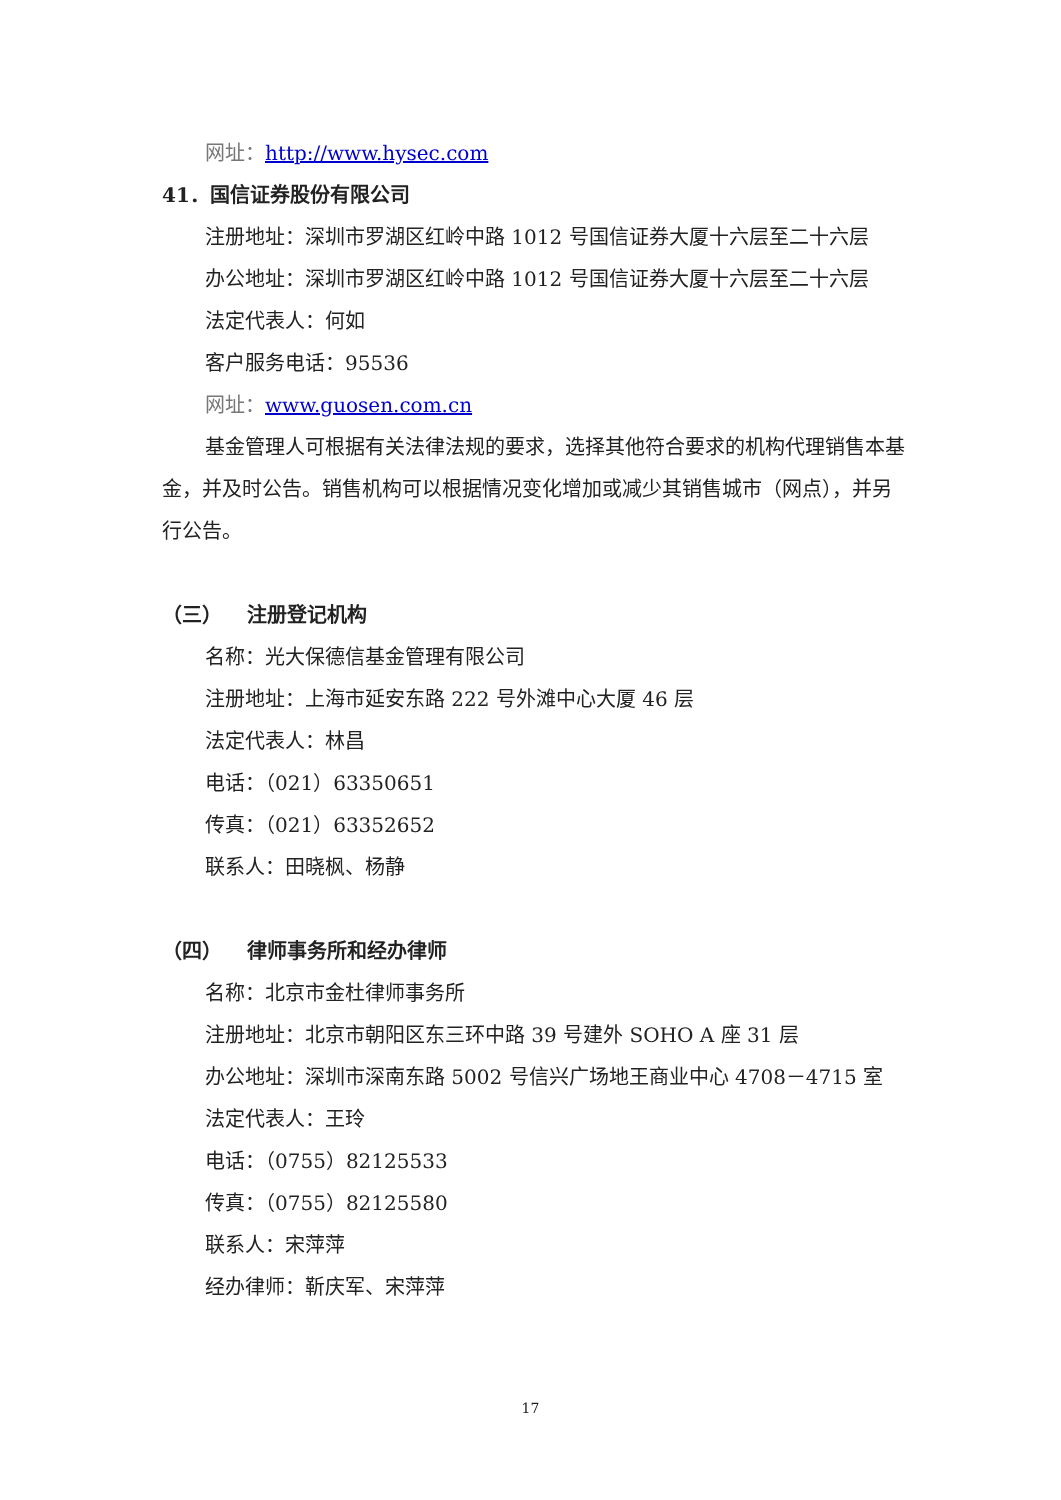网址：http://www.hysec.com
41．国信证券股份有限公司
注册地址：深圳市罗湖区红岭中路 1012 号国信证券大厦十六层至二十六层
办公地址：深圳市罗湖区红岭中路 1012 号国信证券大厦十六层至二十六层
法定代表人：何如
客户服务电话：95536
网址：www.guosen.com.cn
基金管理人可根据有关法律法规的要求，选择其他符合要求的机构代理销售本基金，并及时公告。销售机构可以根据情况变化增加或减少其销售城市（网点），并另行公告。
（三） 注册登记机构
名称：光大保德信基金管理有限公司
注册地址：上海市延安东路 222 号外滩中心大厦 46 层
法定代表人：林昌
电话：（021）63350651
传真：（021）63352652
联系人：田晓枫、杨静
（四） 律师事务所和经办律师
名称：北京市金杜律师事务所
注册地址：北京市朝阳区东三环中路 39 号建外 SOHO A 座 31 层
办公地址：深圳市深南东路 5002 号信兴广场地王商业中心 4708－4715 室
法定代表人：王玲
电话：（0755）82125533
传真：（0755）82125580
联系人：宋萍萍
经办律师：靳庆军、宋萍萍
17